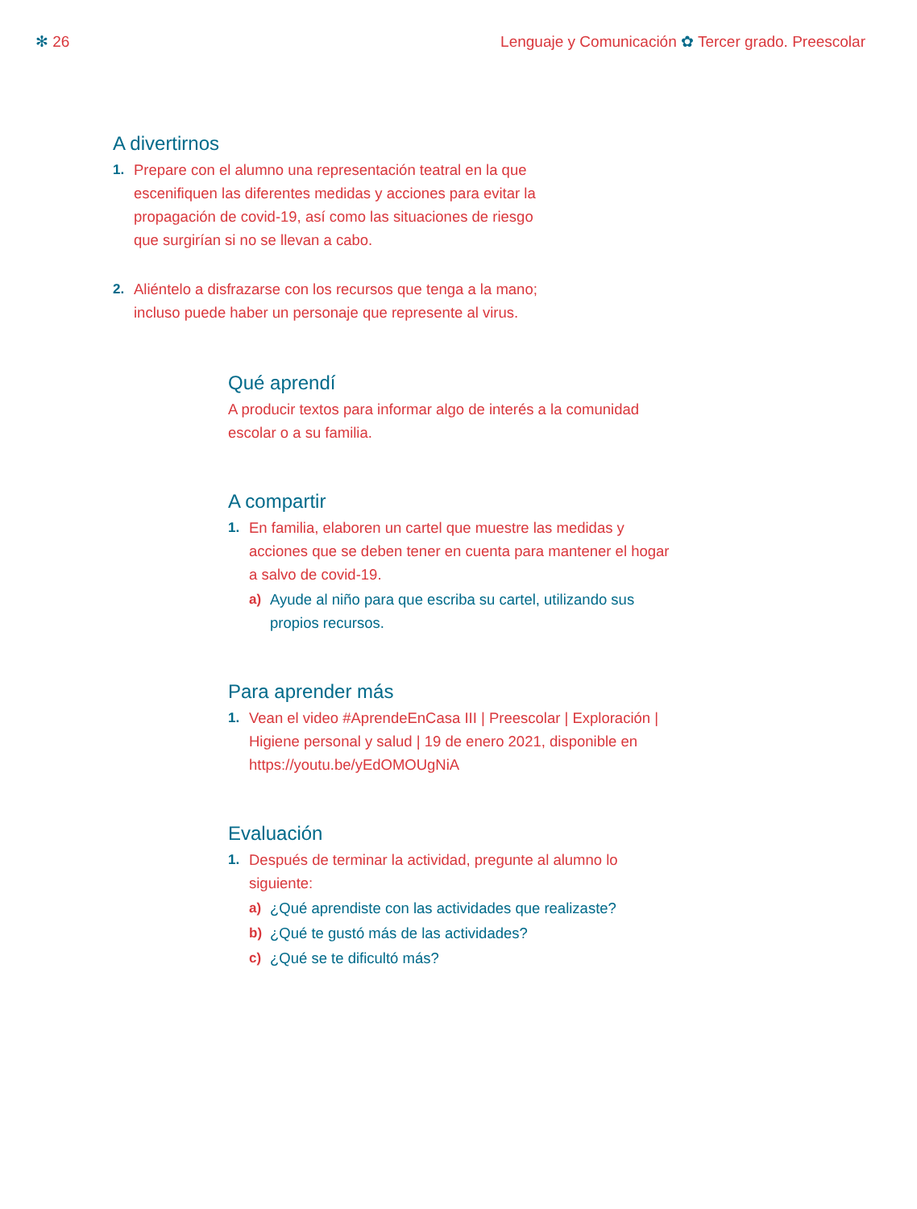✻ 26 Lenguaje y Comunicación ✿ Tercer grado. Preescolar
A divertirnos
1. Prepare con el alumno una representación teatral en la que escenifiquen las diferentes medidas y acciones para evitar la propagación de covid-19, así como las situaciones de riesgo que surgirían si no se llevan a cabo.
2. Aliéntelo a disfrazarse con los recursos que tenga a la mano; incluso puede haber un personaje que represente al virus.
Qué aprendí
A producir textos para informar algo de interés a la comunidad escolar o a su familia.
A compartir
1. En familia, elaboren un cartel que muestre las medidas y acciones que se deben tener en cuenta para mantener el hogar a salvo de covid-19.
a) Ayude al niño para que escriba su cartel, utilizando sus propios recursos.
Para aprender más
1. Vean el video #AprendeEnCasa III | Preescolar | Exploración | Higiene personal y salud | 19 de enero 2021, disponible en https://youtu.be/yEdOMOUgNiA
Evaluación
1. Después de terminar la actividad, pregunte al alumno lo siguiente:
a) ¿Qué aprendiste con las actividades que realizaste?
b) ¿Qué te gustó más de las actividades?
c) ¿Qué se te dificultó más?